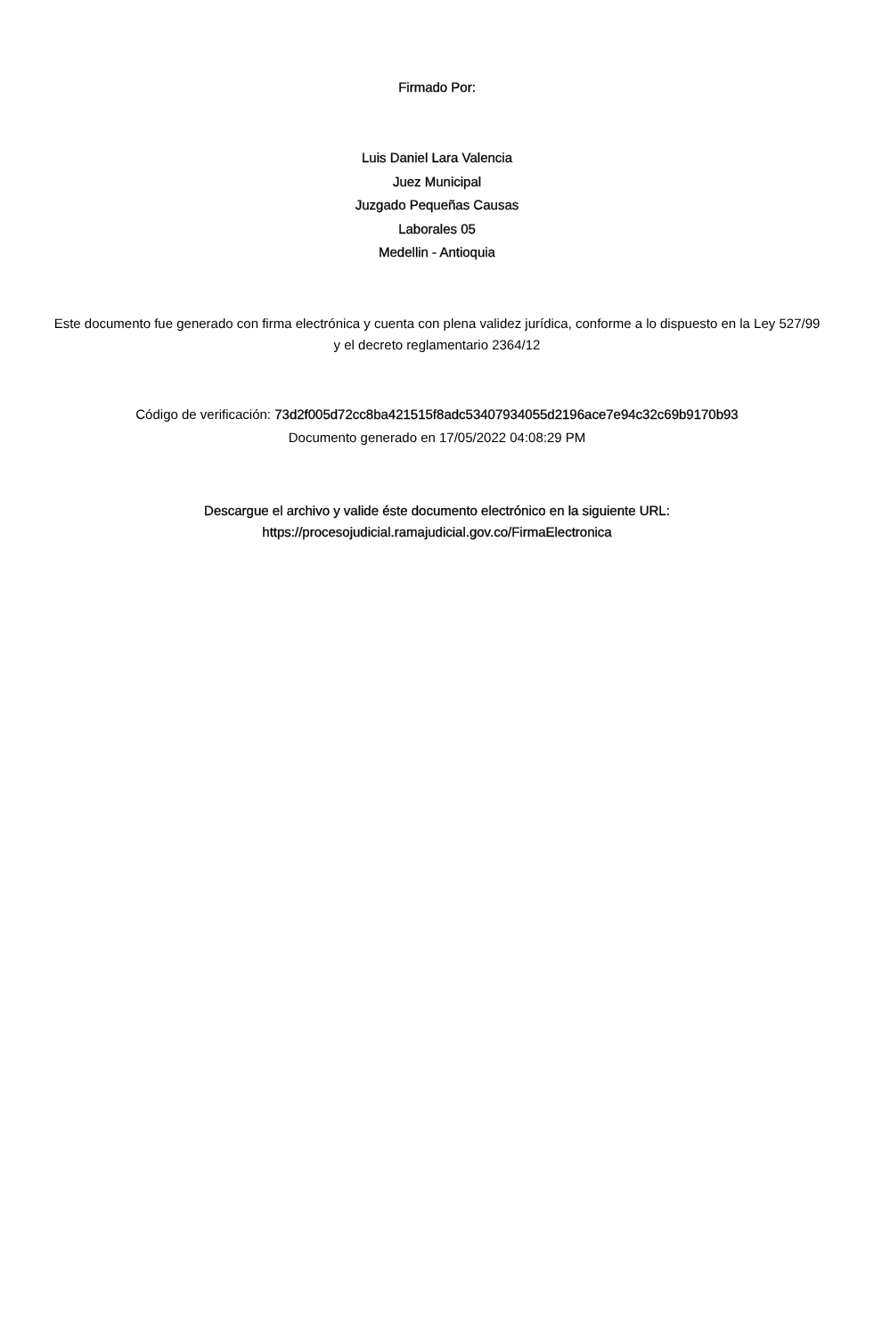Firmado Por:
Luis Daniel Lara Valencia
Juez Municipal
Juzgado Pequeñas Causas
Laborales 05
Medellin - Antioquia
Este documento fue generado con firma electrónica y cuenta con plena validez jurídica, conforme a lo dispuesto en la Ley 527/99 y el decreto reglamentario 2364/12
Código de verificación: 73d2f005d72cc8ba421515f8adc53407934055d2196ace7e94c32c69b9170b93
Documento generado en 17/05/2022 04:08:29 PM
Descargue el archivo y valide éste documento electrónico en la siguiente URL: https://procesojudicial.ramajudicial.gov.co/FirmaElectronica